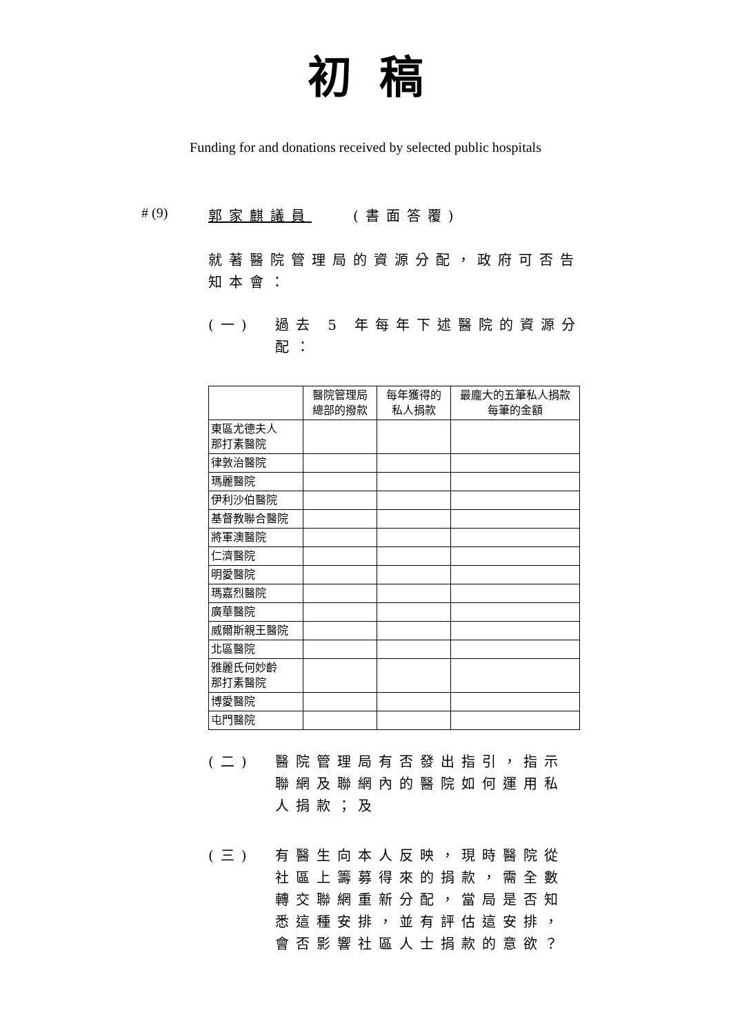初稿
Funding for and donations received by selected public hospitals
# (9) 郭家麒議員　　(書面答覆)
就著醫院管理局的資源分配，政府可否告知本會：
(一) 過去 5 年每年下述醫院的資源分配：
| | 醫院管理局 總部的撥款 | 每年獲得的 私人捐款 | 最龐大的五筆私人捐款 每筆的金額 |
| --- | --- | --- | --- |
| 東區尤德夫人 那打素醫院 | | | |
| 律敦治醫院 | | | |
| 瑪麗醫院 | | | |
| 伊利沙伯醫院 | | | |
| 基督教聯合醫院 | | | |
| 將軍澳醫院 | | | |
| 仁濟醫院 | | | |
| 明愛醫院 | | | |
| 瑪嘉烈醫院 | | | |
| 廣華醫院 | | | |
| 威爾斯親王醫院 | | | |
| 北區醫院 | | | |
| 雅麗氏何妙齡 那打素醫院 | | | |
| 博愛醫院 | | | |
| 屯門醫院 | | | |
(二) 醫院管理局有否發出指引，指示聯網及聯網內的醫院如何運用私人捐款；及
(三) 有醫生向本人反映，現時醫院從社區上籌募得來的捐款，需全數轉交聯網重新分配，當局是否知悉這種安排，並有評估這安排，會否影響社區人士捐款的意欲？